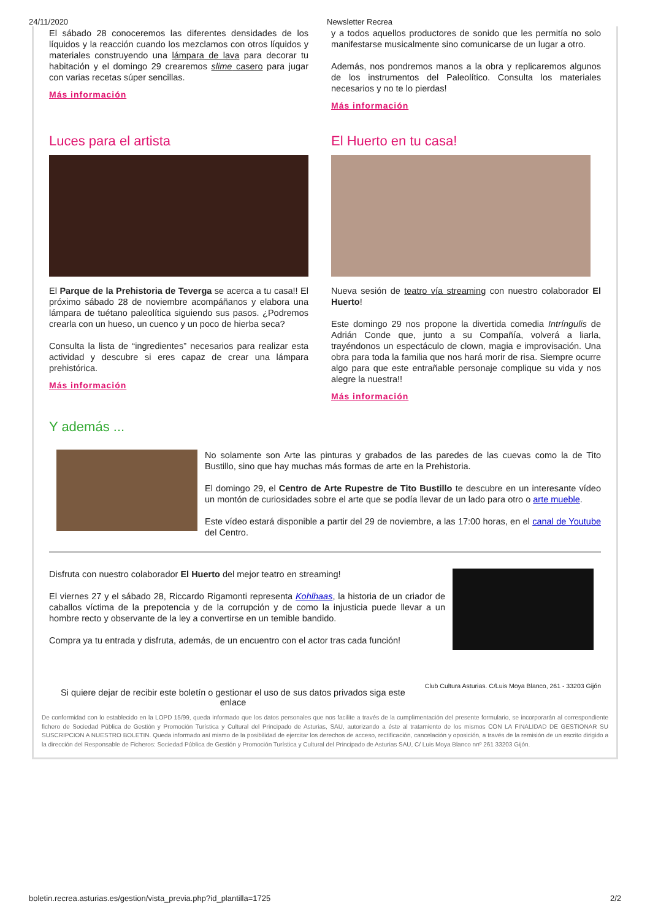24/11/2020 Newsletter Recrea
El sábado 28 conoceremos las diferentes densidades de los líquidos y la reacción cuando los mezclamos con otros líquidos y materiales construyendo una lámpara de lava para decorar tu habitación y el domingo 29 crearemos slime casero para jugar con varias recetas súper sencillas.
Más información
y a todos aquellos productores de sonido que les permitía no solo manifestarse musicalmente sino comunicarse de un lugar a otro.
Además, nos pondremos manos a la obra y replicaremos algunos de los instrumentos del Paleolítico. Consulta los materiales necesarios y no te lo pierdas!
Más información
Luces para el artista
El Parque de la Prehistoria de Teverga se acerca a tu casa!! El próximo sábado 28 de noviembre acompáñanos y elabora una lámpara de tuétano paleolítica siguiendo sus pasos. ¿Podremos crearla con un hueso, un cuenco y un poco de hierba seca?
Consulta la lista de “ingredientes” necesarios para realizar esta actividad y descubre si eres capaz de crear una lámpara prehistórica.
Más información
El Huerto en tu casa!
Nueva sesión de teatro vía streaming con nuestro colaborador El Huerto!
Este domingo 29 nos propone la divertida comedia Intríngulis de Adrián Conde que, junto a su Compañía, volverá a liarla, trayéndonos un espectáculo de clown, magia e improvisación. Una obra para toda la familia que nos hará morir de risa. Siempre ocurre algo para que este entrañable personaje complique su vida y nos alegre la nuestra!!
Más información
Y además ...
No solamente son Arte las pinturas y grabados de las paredes de las cuevas como la de Tito Bustillo, sino que hay muchas más formas de arte en la Prehistoria.
El domingo 29, el Centro de Arte Rupestre de Tito Bustillo te descubre en un interesante vídeo un montón de curiosidades sobre el arte que se podía llevar de un lado para otro o arte mueble.
Este vídeo estará disponible a partir del 29 de noviembre, a las 17:00 horas, en el canal de Youtube del Centro.
Disfruta con nuestro colaborador El Huerto del mejor teatro en streaming!
El viernes 27 y el sábado 28, Riccardo Rigamonti representa Kohlhaas, la historia de un criador de caballos víctima de la prepotencia y de la corrupción y de como la injusticia puede llevar a un hombre recto y observante de la ley a convertirse en un temible bandido.
Compra ya tu entrada y disfruta, además, de un encuentro con el actor tras cada función!
Si quiere dejar de recibir este boletín o gestionar el uso de sus datos privados siga este enlace
Club Cultura Asturias. C/Luis Moya Blanco, 261 - 33203 Gijón
De conformidad con lo establecido en la LOPD 15/99, queda informado que los datos personales que nos facilite a través de la cumplimentación del presente formulario, se incorporarán al correspondiente fichero de Sociedad Pública de Gestión y Promoción Turística y Cultural del Principado de Asturias, SAU, autorizando a éste al tratamiento de los mismos CON LA FINALIDAD DE GESTIONAR SU SUSCRIPCION A NUESTRO BOLETIN. Queda informado así mismo de la posibilidad de ejercitar los derechos de acceso, rectificación, cancelación y oposición, a través de la remisión de un escrito dirigido a la dirección del Responsable de Ficheros: Sociedad Pública de Gestión y Promoción Turística y Cultural del Principado de Asturias SAU, C/ Luis Moya Blanco nnº 261 33203 Gijón.
boletin.recrea.asturias.es/gestion/vista_previa.php?id_plantilla=1725 2/2